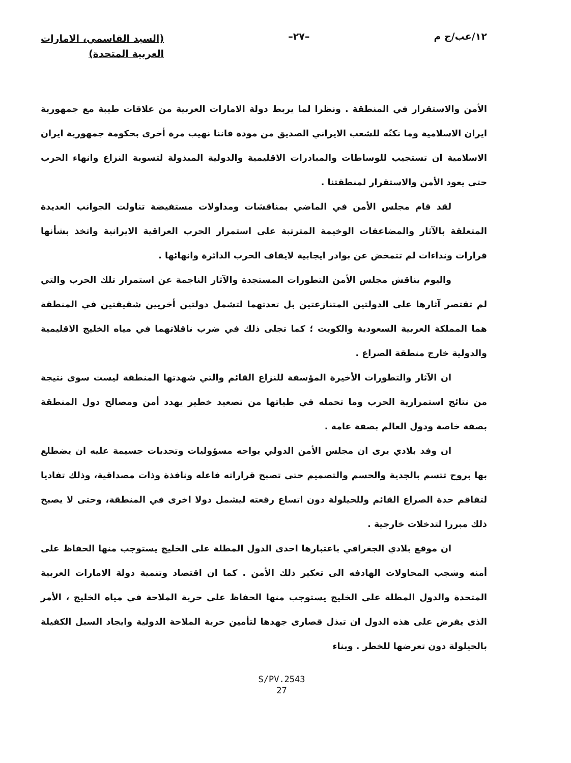١٢/عب/ج م –٢٧–
(السيد القاسمي، الامارات
العربية المتحدة)
الأمن والاستقرار في المنطقة . ونظرا لما يربط دولة الامارات العربية من علاقات طيبة مع جمهورية ايران الاسلامية وما نكنّه للشعب الايراني الصديق من مودة فاننا نهيب مرة أخرى بحكومة جمهورية ايران الاسلامية ان تستجيب للوساطات والمبادرات الاقليمية والدولية المبذولة لتسوية النزاع وانهاء الحرب حتى يعود الأمن والاستقرار لمنطقتنا .
لقد قام مجلس الأمن في الماضي بمناقشات ومداولات مستفيضة تناولت الجوانب العديدة المتعلقة بالآثار والمضاعفات الوخيمة المترتبة على استمرار الحرب العراقية الايرانية واتخذ بشأنها قرارات ونداءات لم تتمخض عن بوادر ايجابية لايقاف الحرب الدائرة وانهائها .
واليوم يناقش مجلس الأمن التطورات المستجدة والآثار الناجمة عن استمرار تلك الحرب والتي لم تقتصر آثارها على الدولتين المتنازعتين بل تعدتهما لتشمل دولتين أخريين شقيقتين في المنطقة هما المملكة العربية السعودية والكويت ؛ كما تجلى ذلك في ضرب ناقلاتهما في مياه الخليج الاقليمية والدولية خارج منطقة الصراع .
ان الآثار والتطورات الأخيرة المؤسفة للنزاع القائم والتي شهدتها المنطقة ليست سوى نتيجة من نتائج استمرارية الحرب وما تحمله في طياتها من تصعيد خطير يهدد أمن ومصالح دول المنطقة بصفة خاصة ودول العالم بصفة عامة .
ان وفد بلادي يرى ان مجلس الأمن الدولي يواجه مسؤوليات وتحديات جسيمة عليه ان يضطلع بها بروح تتسم بالجدية والحسم والتصميم حتى تصبح قراراته فاعله ونافذة وذات مصداقية، وذلك تفاديا لتفاقم حدة الصراع القائم وللحيلولة دون اتساع رقعته ليشمل دولا اخرى في المنطقة، وحتى لا يصبح ذلك مبررا لتدخلات خارجية .
ان موقع بلادي الجغرافي باعتبارها احدى الدول المطلة على الخليج يستوجب منها الحفاظ على أمنه وشجب المحاولات الهادفه الى تعكير ذلك الأمن . كما ان اقتصاد وتنمية دولة الامارات العربية المتحدة والدول المطلة على الخليج يستوجب منها الحفاظ على حرية الملاحة في مياه الخليج ، الأمر الذى يفرض على هذه الدول ان تبذل قصارى جهدها لتأمين حرية الملاحة الدولية وايجاد السبل الكفيلة بالحيلولة دون تعرضها للخطر . وبناء
S/PV.2543
27